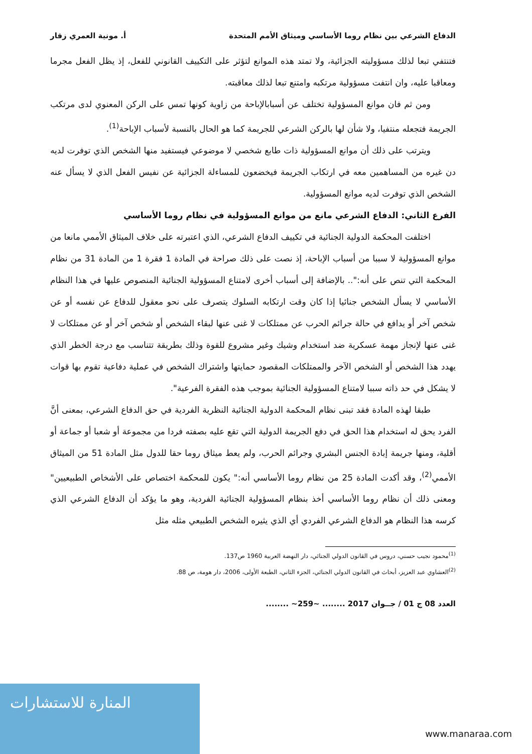الدفاع الشرعي بين نظام روما الأساسي وميثاق الأمم المتحدة أ. مونية العمري زقار
فتنتفي تبعا لذلك مسؤوليته الجزائية، ولا تمتد هذه الموانع لتؤثر على التكييف القانوني للفعل، إذ يظل الفعل مجرما ومعاقبا عليه، وان انتفت مسؤولية مرتكبه وامتنع تبعا لذلك معاقبته.
ومن ثم فان موانع المسؤولية تختلف عن أسبابالإباحة من زاوية كونها تمس على الركن المعنوي لدى مرتكب الجريمة فتجعله منتفيا، ولا شأن لها بالركن الشرعي للجريمة كما هو الحال بالنسبة لأسباب الإباحة<sup>(1)</sup>.
ويترتب على ذلك أن موانع المسؤولية ذات طابع شخصي لا موضوعي فيستفيد منها الشخص الذي توفرت لديه دن غيره من المساهمين معه في ارتكاب الجريمة فيخضعون للمساءلة الجزائية عن نفيس الفعل الذي لا يسأل عنه الشخص الذي توفرت لديه موانع المسؤولية.
الفرع الثاني: الدفاع الشرعي مانع من موانع المسؤولية في نظام روما الأساسي
اختلفت المحكمة الدولية الجنائية في تكييف الدفاع الشرعي، الذي اعتبرته على خلاف الميثاق الأممي مانعا من موانع المسؤولية لا سببا من أسباب الإباحة، إذ نصت على ذلك صراحة في المادة 1 فقرة 1 من المادة 31 من نظام المحكمة التي تنص على أنه:".. بالإضافة إلى أسباب أخرى لامتناع المسؤولية الجنائية المنصوص عليها في هذا النظام الأساسي لا يسأل الشخص جنائيا إذا كان وقت ارتكابه السلوك يتصرف على نحو معقول للدفاع عن نفسه أو عن شخص آخر أو يدافع في حالة جرائم الحرب عن ممتلكات لا غنى عنها لبقاء الشخص أو شخص آخر أو عن ممتلكات لا غنى عنها لإنجاز مهمة عسكرية ضد استخدام وشيك وغير مشروع للقوة وذلك بطريقة تتناسب مع درجة الخطر الذي يهدد هذا الشخص أو الشخص الآخر والممتلكات المقصود حمايتها واشتراك الشخص في عملية دفاعية تقوم بها قوات لا يشكل في حد ذاته سببا لامتناع المسؤولية الجنائية بموجب هذه الفقرة الفرعية".
طبقا لهذه المادة فقد تبنى نظام المحكمة الدولية الجنائية النظرية الفردية في حق الدفاع الشرعي، بمعنى أنَّ الفرد يحق له استخدام هذا الحق في دفع الجريمة الدولية التي تقع عليه بصفته فردا من مجموعة أو شعبا أو جماعة أو أقلية، ومنها جريمة إبادة الجنس البشري وجرائم الحرب، ولم يعط ميثاق روما حقا للدول مثل المادة 51 من الميثاق الأممي<sup>(2)</sup>، وقد أكدت المادة 25 من نظام روما الأساسي أنه:" يكون للمحكمة اختصاص على الأشخاص الطبيعيين" ومعنى ذلك أن نظام روما الأساسي أخذ بنظام المسؤولية الجنائية الفردية، وهو ما يؤكد أن الدفاع الشرعي الذي كرسه هذا النظام هو الدفاع الشرعي الفردي أي الذي يثيره الشخص الطبيعي مثله مثل
<sup>(1)</sup> محمود نجيب حسني، دروس في القانون الدولي الجنائي، دار النهضة العربية 1960 ص137.
<sup>(2)</sup> العشاوي عبد العزيز، أبحاث في القانون الدولي الجنائي، الجزء الثاني، الطبعة الأولى، 2006، دار هومة، ص 88.
العدد 08 ج 01 / جــوان 2017 ........ ~259~ ........
المنارة للاستشارات
www.manaraa.com